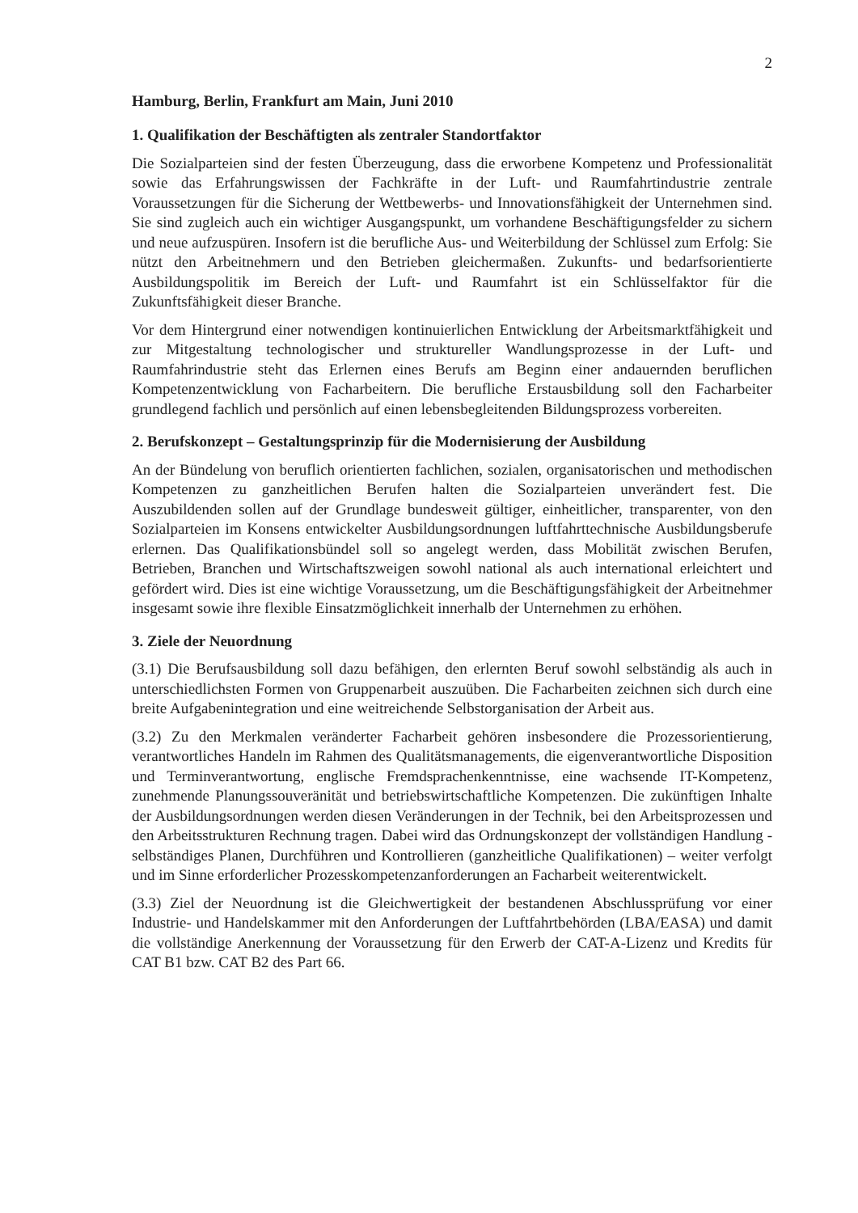2
Hamburg, Berlin, Frankfurt am Main, Juni 2010
1. Qualifikation der Beschäftigten als zentraler Standortfaktor
Die Sozialparteien sind der festen Überzeugung, dass die erworbene Kompetenz und Professionalität sowie das Erfahrungswissen der Fachkräfte in der Luft- und Raumfahrtindustrie zentrale Voraussetzungen für die Sicherung der Wettbewerbs- und Innovationsfähigkeit der Unternehmen sind. Sie sind zugleich auch ein wichtiger Ausgangspunkt, um vorhandene Beschäftigungsfelder zu sichern und neue aufzuspüren. Insofern ist die berufliche Aus- und Weiterbildung der Schlüssel zum Erfolg: Sie nützt den Arbeitnehmern und den Betrieben gleichermaßen. Zukunfts- und bedarfsorientierte Ausbildungspolitik im Bereich der Luft- und Raumfahrt ist ein Schlüsselfaktor für die Zukunftsfähigkeit dieser Branche.
Vor dem Hintergrund einer notwendigen kontinuierlichen Entwicklung der Arbeitsmarktfähigkeit und zur Mitgestaltung technologischer und struktureller Wandlungsprozesse in der Luft- und Raumfahrindustrie steht das Erlernen eines Berufs am Beginn einer andauernden beruflichen Kompetenzentwicklung von Facharbeitern. Die berufliche Erstausbildung soll den Facharbeiter grundlegend fachlich und persönlich auf einen lebensbegleitenden Bildungsprozess vorbereiten.
2. Berufskonzept – Gestaltungsprinzip für die Modernisierung der Ausbildung
An der Bündelung von beruflich orientierten fachlichen, sozialen, organisatorischen und methodischen Kompetenzen zu ganzheitlichen Berufen halten die Sozialparteien unverändert fest. Die Auszubildenden sollen auf der Grundlage bundesweit gültiger, einheitlicher, transparenter, von den Sozialparteien im Konsens entwickelter Ausbildungsordnungen luftfahrttechnische Ausbildungsberufe erlernen. Das Qualifikationsbündel soll so angelegt werden, dass Mobilität zwischen Berufen, Betrieben, Branchen und Wirtschaftszweigen sowohl national als auch international erleichtert und gefördert wird. Dies ist eine wichtige Voraussetzung, um die Beschäftigungsfähigkeit der Arbeitnehmer insgesamt sowie ihre flexible Einsatzmöglichkeit innerhalb der Unternehmen zu erhöhen.
3. Ziele der Neuordnung
(3.1) Die Berufsausbildung soll dazu befähigen, den erlernten Beruf sowohl selbständig als auch in unterschiedlichsten Formen von Gruppenarbeit auszuüben. Die Facharbeiten zeichnen sich durch eine breite Aufgabenintegration und eine weitreichende Selbstorganisation der Arbeit aus.
(3.2) Zu den Merkmalen veränderter Facharbeit gehören insbesondere die Prozessorientierung, verantwortliches Handeln im Rahmen des Qualitätsmanagements, die eigenverantwortliche Disposition und Terminverantwortung, englische Fremdsprachenkenntnisse, eine wachsende IT-Kompetenz, zunehmende Planungssouveränität und betriebswirtschaftliche Kompetenzen. Die zukünftigen Inhalte der Ausbildungsordnungen werden diesen Veränderungen in der Technik, bei den Arbeitsprozessen und den Arbeitsstrukturen Rechnung tragen. Dabei wird das Ordnungskonzept der vollständigen Handlung - selbständiges Planen, Durchführen und Kontrollieren (ganzheitliche Qualifikationen) – weiter verfolgt und im Sinne erforderlicher Prozesskompetenzanforderungen an Facharbeit weiterentwickelt.
(3.3) Ziel der Neuordnung ist die Gleichwertigkeit der bestandenen Abschlussprüfung vor einer Industrie- und Handelskammer mit den Anforderungen der Luftfahrtbehörden (LBA/EASA) und damit die vollständige Anerkennung der Voraussetzung für den Erwerb der CAT-A-Lizenz und Kredits für CAT B1 bzw. CAT B2 des Part 66.